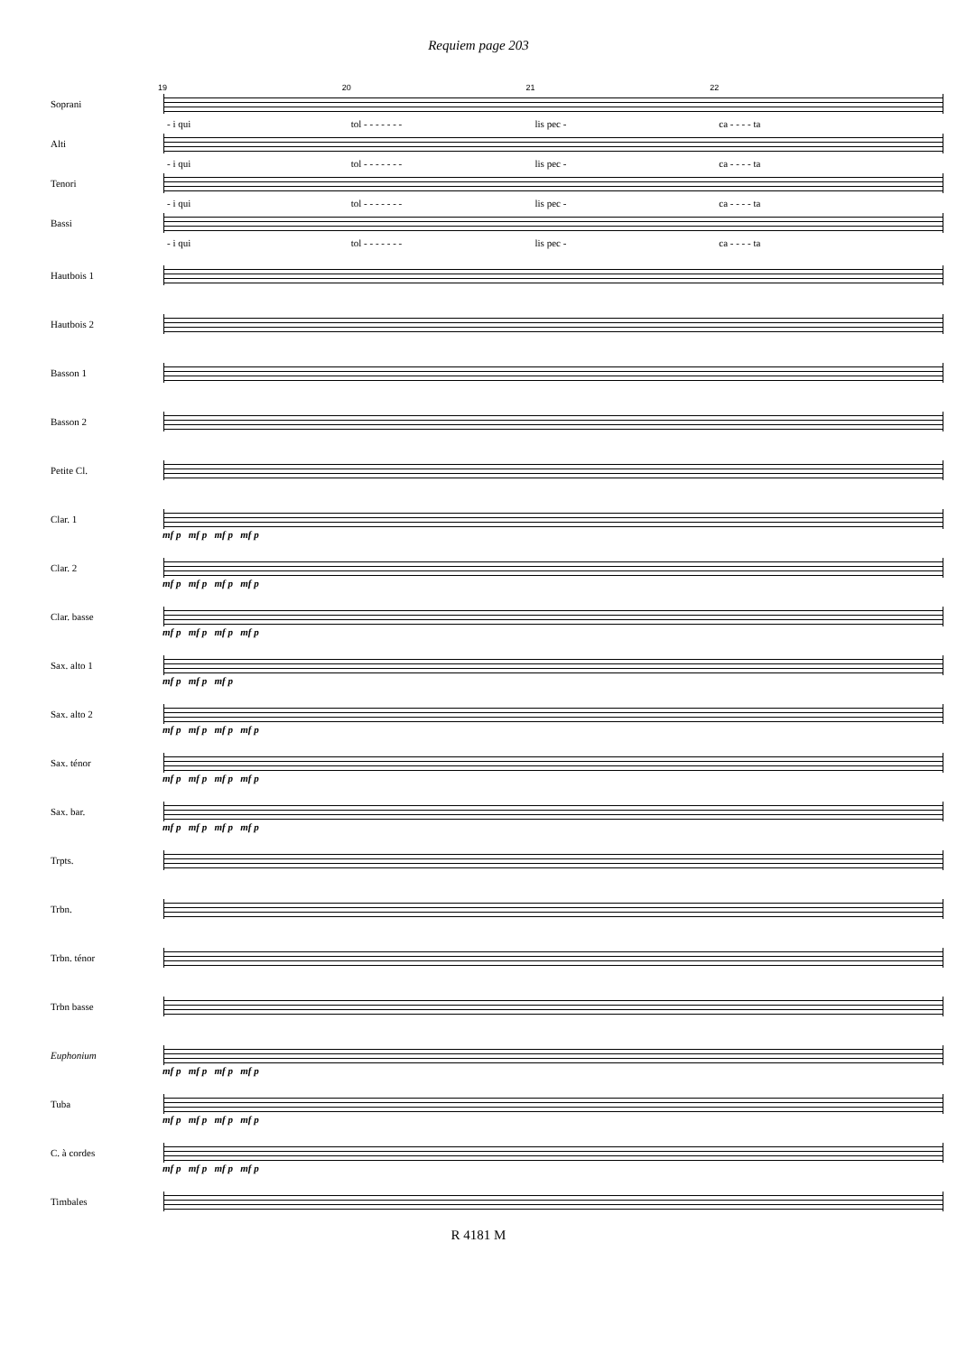Requiem page 203
19 20 21 22
Soprani
- i qui tol - - - - - - - lis pec - ca - - - - ta
Alti
- i qui tol - - - - - - - lis pec - ca - - - - ta
Tenori
- i qui tol - - - - - - - lis pec - ca - - - - ta
Bassi
- i qui tol - - - - - - - lis pec - ca - - - - ta
Hautbois 1
Hautbois 2
Basson 1
Basson 2
Petite Cl.
Clar. 1
mf p mf p mf p mf p
Clar. 2
mf p mf p mf p mf p
Clar. basse
mf p mf p mf p mf p
Sax. alto 1
mf p mf p mf p
Sax. alto 2
mf p mf p mf p mf p
Sax. ténor
mf p mf p mf p mf p
Sax. bar.
mf p mf p mf p mf p
Trpts.
Trbn.
Trbn. ténor
Trbn basse
Euphonium
mf p mf p mf p mf p
Tuba
mf p mf p mf p mf p
C. à cordes
mf p mf p mf p mf p
Timbales
R 4181 M